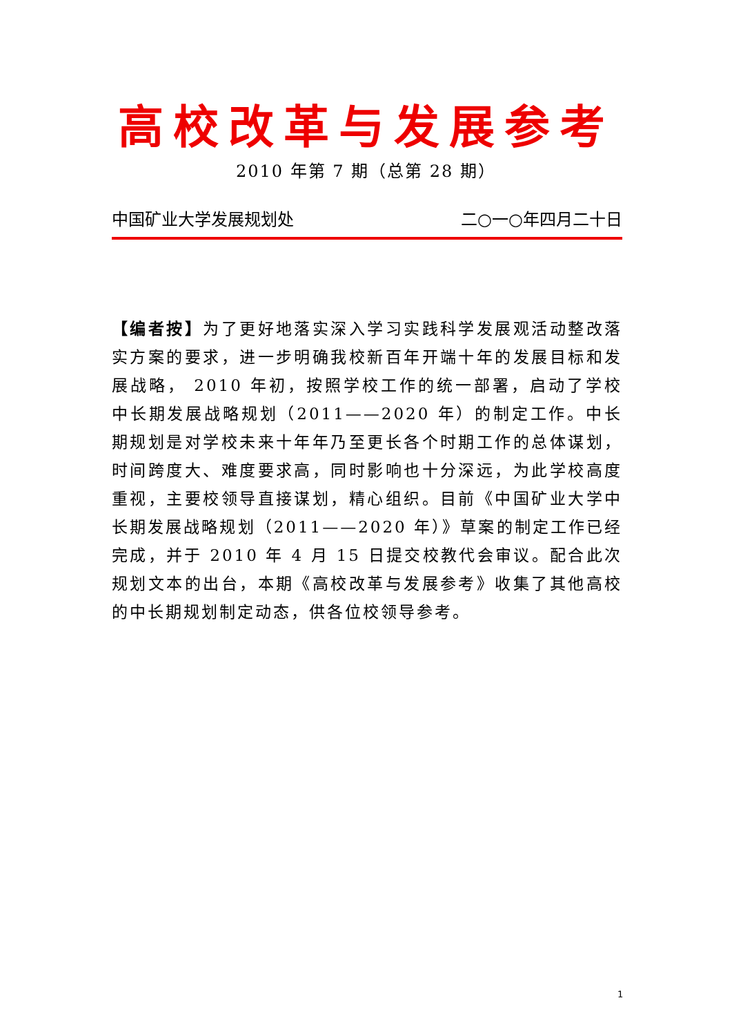高校改革与发展参考
2010 年第 7 期（总第 28 期）
中国矿业大学发展规划处 二○一○年四月二十日
【编者按】为了更好地落实深入学习实践科学发展观活动整改落实方案的要求，进一步明确我校新百年开端十年的发展目标和发展战略， 2010 年初，按照学校工作的统一部署，启动了学校中长期发展战略规划（2011——2020 年）的制定工作。中长期规划是对学校未来十年年乃至更长各个时期工作的总体谋划，时间跨度大、难度要求高，同时影响也十分深远，为此学校高度重视，主要校领导直接谋划，精心组织。目前《中国矿业大学中长期发展战略规划（2011——2020 年）》草案的制定工作已经完成，并于 2010 年 4 月 15 日提交校教代会审议。配合此次规划文本的出台，本期《高校改革与发展参考》收集了其他高校的中长期规划制定动态，供各位校领导参考。
1